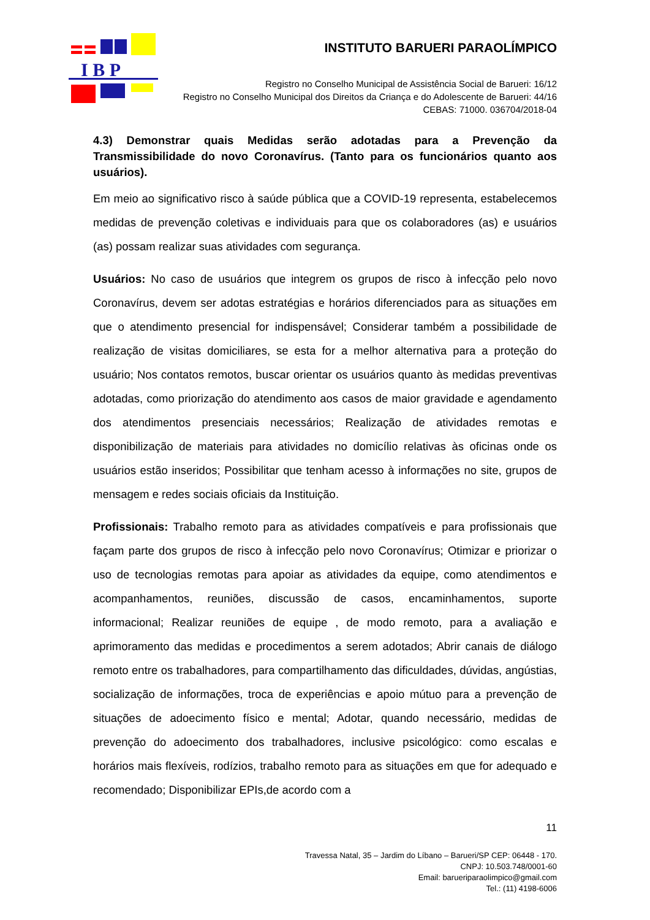I B P
INSTITUTO BARUERI PARAOLÍMPICO
Registro no Conselho Municipal de Assistência Social de Barueri: 16/12
Registro no Conselho Municipal dos Direitos da Criança e do Adolescente de Barueri: 44/16
CEBAS: 71000. 036704/2018-04
4.3) Demonstrar quais Medidas serão adotadas para a Prevenção da Transmissibilidade do novo Coronavírus. (Tanto para os funcionários quanto aos usuários).
Em meio ao significativo risco à saúde pública que a COVID-19 representa, estabelecemos medidas de prevenção coletivas e individuais para que os colaboradores (as) e usuários (as) possam realizar suas atividades com segurança.
Usuários: No caso de usuários que integrem os grupos de risco à infecção pelo novo Coronavírus, devem ser adotas estratégias e horários diferenciados para as situações em que o atendimento presencial for indispensável; Considerar também a possibilidade de realização de visitas domiciliares, se esta for a melhor alternativa para a proteção do usuário; Nos contatos remotos, buscar orientar os usuários quanto às medidas preventivas adotadas, como priorização do atendimento aos casos de maior gravidade e agendamento dos atendimentos presenciais necessários; Realização de atividades remotas e disponibilização de materiais para atividades no domicílio relativas às oficinas onde os usuários estão inseridos; Possibilitar que tenham acesso à informações no site, grupos de mensagem e redes sociais oficiais da Instituição.
Profissionais: Trabalho remoto para as atividades compatíveis e para profissionais que façam parte dos grupos de risco à infecção pelo novo Coronavírus; Otimizar e priorizar o uso de tecnologias remotas para apoiar as atividades da equipe, como atendimentos e acompanhamentos, reuniões, discussão de casos, encaminhamentos, suporte informacional; Realizar reuniões de equipe , de modo remoto, para a avaliação e aprimoramento das medidas e procedimentos a serem adotados; Abrir canais de diálogo remoto entre os trabalhadores, para compartilhamento das dificuldades, dúvidas, angústias, socialização de informações, troca de experiências e apoio mútuo para a prevenção de situações de adoecimento físico e mental; Adotar, quando necessário, medidas de prevenção do adoecimento dos trabalhadores, inclusive psicológico: como escalas e horários mais flexíveis, rodízios, trabalho remoto para as situações em que for adequado e recomendado; Disponibilizar EPIs,de acordo com a
11
Travessa Natal, 35 – Jardim do Líbano – Barueri/SP CEP: 06448 - 170.
CNPJ: 10.503.748/0001-60
Email: barueriparaolimpico@gmail.com
Tel.: (11) 4198-6006